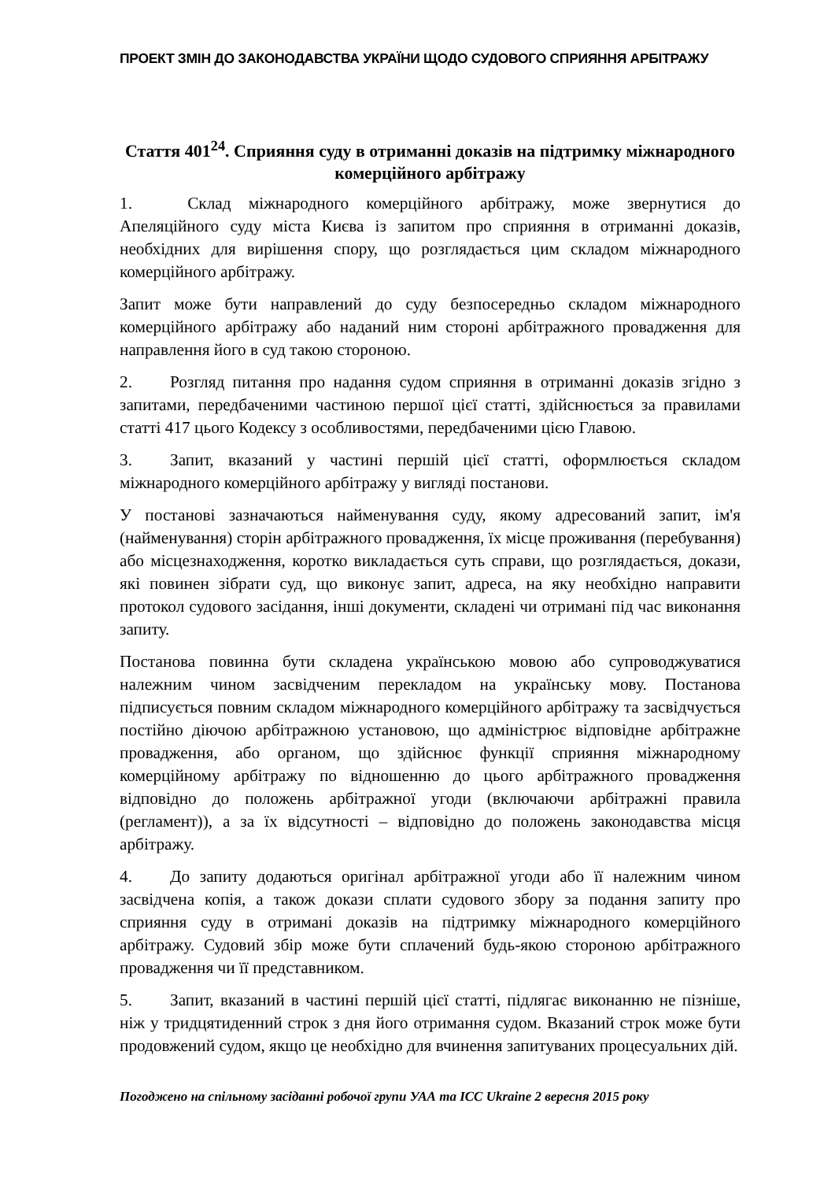ПРОЕКТ ЗМІН ДО ЗАКОНОДАВСТВА УКРАЇНИ ЩОДО СУДОВОГО СПРИЯННЯ АРБІТРАЖУ
Стаття 401<sup>24</sup>. Сприяння суду в отриманні доказів на підтримку міжнародного комерційного арбітражу
1. Склад міжнародного комерційного арбітражу, може звернутися до Апеляційного суду міста Києва із запитом про сприяння в отриманні доказів, необхідних для вирішення спору, що розглядається цим складом міжнародного комерційного арбітражу.
Запит може бути направлений до суду безпосередньо складом міжнародного комерційного арбітражу або наданий ним стороні арбітражного провадження для направлення його в суд такою стороною.
2. Розгляд питання про надання судом сприяння в отриманні доказів згідно з запитами, передбаченими частиною першої цієї статті, здійснюється за правилами статті 417 цього Кодексу з особливостями, передбаченими цією Главою.
3. Запит, вказаний у частині першій цієї статті, оформлюється складом міжнародного комерційного арбітражу у вигляді постанови.
У постанові зазначаються найменування суду, якому адресований запит, ім'я (найменування) сторін арбітражного провадження, їх місце проживання (перебування) або місцезнаходження, коротко викладається суть справи, що розглядається, докази, які повинен зібрати суд, що виконує запит, адреса, на яку необхідно направити протокол судового засідання, інші документи, складені чи отримані під час виконання запиту.
Постанова повинна бути складена українською мовою або супроводжуватися належним чином засвідченим перекладом на українську мову. Постанова підписується повним складом міжнародного комерційного арбітражу та засвідчується постійно діючою арбітражною установою, що адміністрює відповідне арбітражне провадження, або органом, що здійснює функції сприяння міжнародному комерційному арбітражу по відношенню до цього арбітражного провадження відповідно до положень арбітражної угоди (включаючи арбітражні правила (регламент)), а за їх відсутності – відповідно до положень законодавства місця арбітражу.
4. До запиту додаються оригінал арбітражної угоди або її належним чином засвідчена копія, а також докази сплати судового збору за подання запиту про сприяння суду в отримані доказів на підтримку міжнародного комерційного арбітражу. Судовий збір може бути сплачений будь-якою стороною арбітражного провадження чи її представником.
5. Запит, вказаний в частині першій цієї статті, підлягає виконанню не пізніше, ніж у тридцятиденний строк з дня його отримання судом. Вказаний строк може бути продовжений судом, якщо це необхідно для вчинення запитуваних процесуальних дій.
Погоджено на спільному засіданні робочої групи УАА та ICC Ukraine 2 вересня 2015 року